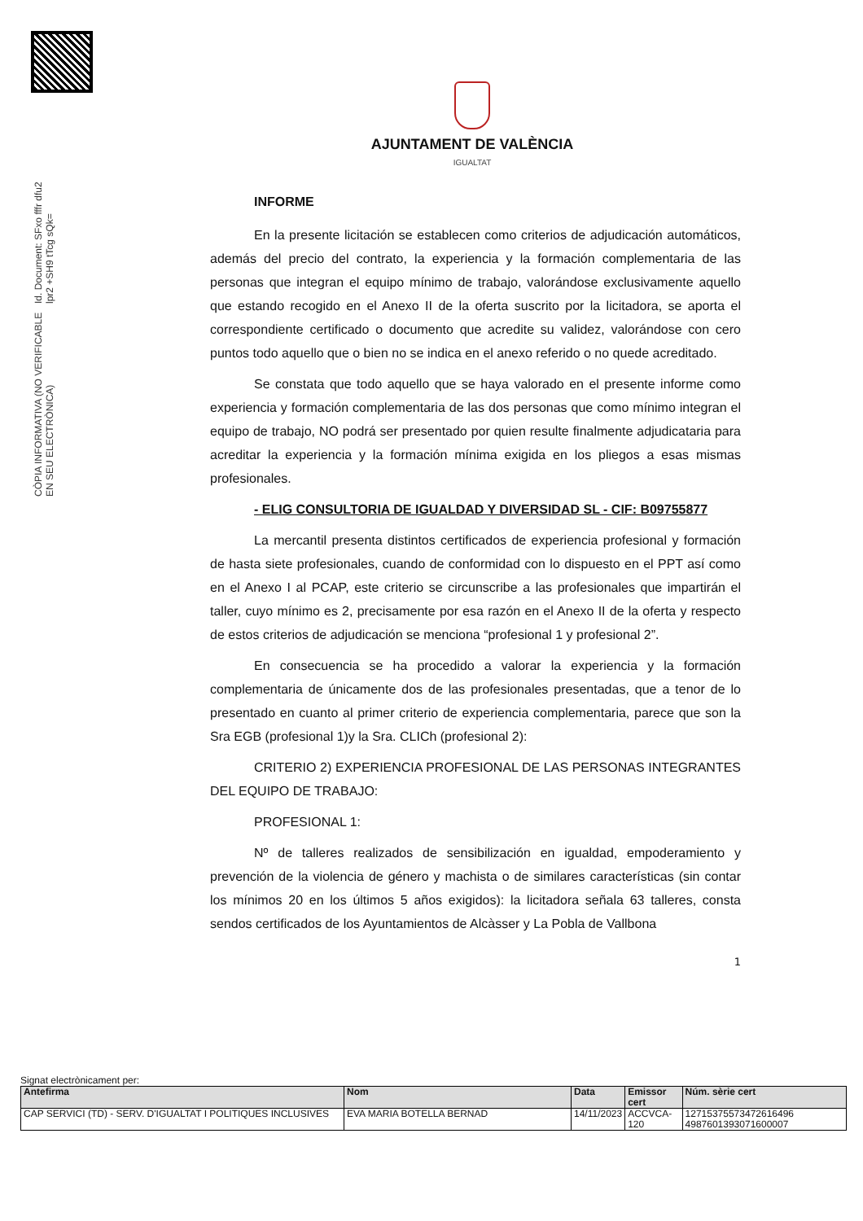Id. Document: SFxo fffr dfu2 lpr2 +SH9 tTcg sQk=
CÒPIA INFORMATIVA (NO VERIFICABLE EN SEU ELECTRÒNICA)
AJUNTAMENT DE VALÈNCIA
IGUALTAT
INFORME
En la presente licitación se establecen como criterios de adjudicación automáticos, además del precio del contrato, la experiencia y la formación complementaria de las personas que integran el equipo mínimo de trabajo, valorándose exclusivamente aquello que estando recogido en el Anexo II de la oferta suscrito por la licitadora, se aporta el correspondiente certificado o documento que acredite su validez, valorándose con cero puntos todo aquello que o bien no se indica en el anexo referido o no quede acreditado.
Se constata que todo aquello que se haya valorado en el presente informe como experiencia y formación complementaria de las dos personas que como mínimo integran el equipo de trabajo, NO podrá ser presentado por quien resulte finalmente adjudicataria para acreditar la experiencia y la formación mínima exigida en los pliegos a esas mismas profesionales.
- ELIG CONSULTORIA DE IGUALDAD Y DIVERSIDAD SL - CIF: B09755877
La mercantil presenta distintos certificados de experiencia profesional y formación de hasta siete profesionales, cuando de conformidad con lo dispuesto en el PPT así como en el Anexo I al PCAP, este criterio se circunscribe a las profesionales que impartirán el taller, cuyo mínimo es 2, precisamente por esa razón en el Anexo II de la oferta y respecto de estos criterios de adjudicación se menciona “profesional 1 y profesional 2”.
En consecuencia se ha procedido a valorar la experiencia y la formación complementaria de únicamente dos de las profesionales presentadas, que a tenor de lo presentado en cuanto al primer criterio de experiencia complementaria, parece que son la Sra EGB (profesional 1)y la Sra. CLICh (profesional 2):
CRITERIO 2) EXPERIENCIA PROFESIONAL DE LAS PERSONAS INTEGRANTES DEL EQUIPO DE TRABAJO:
PROFESIONAL 1:
Nº de talleres realizados de sensibilización en igualdad, empoderamiento y prevención de la violencia de género y machista o de similares características (sin contar los mínimos 20 en los últimos 5 años exigidos): la licitadora señala 63 talleres, consta sendos certificados de los Ayuntamientos de Alcàsser y La Pobla de Vallbona
1
Signat electrònicament per:
| Antefirma | Nom | Data | Emissor cert | Núm. sèrie cert |
| --- | --- | --- | --- | --- |
| CAP SERVICI (TD) - SERV. D'IGUALTAT I POLITIQUES INCLUSIVES | EVA MARIA BOTELLA BERNAD | 14/11/2023 | ACCVCA-120 | 12715375573472616496 4987601393071600007 |